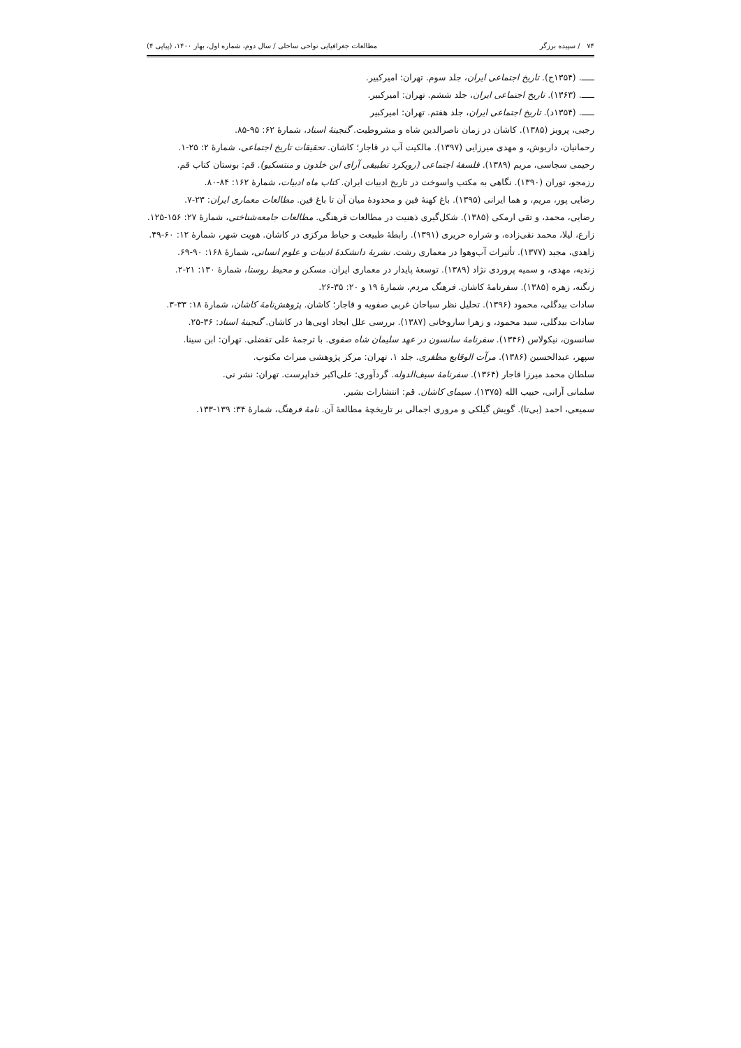۷۴ / سپیده برزگر مطالعات جغرافیایی نواحی ساحلی / سال دوم، شماره اول، بهار ۱۴۰۰، (پیاپی ۴)
ـــــ. (۱۳۵۴ج). تاریخ اجتماعی ایران، جلد سوم. تهران: امیرکبیر.
ـــــ. (۱۳۶۳). تاریخ اجتماعی ایران، جلد ششم. تهران: امیرکبیر.
ـــــ. (۱۳۵۴د). تاریخ اجتماعی ایران، جلد هفتم. تهران: امیرکبیر
رجبی، پرویز (۱۳۸۵). کاشان در زمان ناصرالدین شاه و مشروطیت. گنجینهٔ اسناد، شمارهٔ ۶۲: ۹۵-۸۵.
رحمانیان، داریوش، و مهدی میرزایی (۱۳۹۷). مالکیت آب در قاجار؛ کاشان. تحقیقات تاریخ اجتماعی، شمارهٔ ۲: ۲۵-۱.
رحیمی سجاسی، مریم (۱۳۸۹). فلسفهٔ اجتماعی (رویکرد تطبیقی آرای ابن خلدون و منتسکیو). قم: بوستان کتاب قم.
رزمجو، توران (۱۳۹۰). نگاهی به مکتب واسوخت در تاریخ ادبیات ایران. کتاب ماه ادبیات، شمارهٔ ۱۶۲: ۸۴-۸۰.
رضایی پور، مریم، و هما ایرانی (۱۳۹۵). باغ کهنهٔ فین و محدودهٔ میان آن تا باغ فین. مطالعات معماری ایران: ۲۳-۷.
رضایی، محمد، و تقی ارمکی (۱۳۸۵). شکل‌گیری ذهنیت در مطالعات فرهنگی. مطالعات جامعه‌شناختی، شمارهٔ ۲۷: ۱۵۶-۱۲۵.
زارع، لیلا، محمد نقی‌زاده، و شراره حریری (۱۳۹۱). رابطهٔ طبیعت و حیاط مرکزی در کاشان. هویت شهر، شمارهٔ ۱۲: ۶۰-۴۹.
زاهدی، مجید (۱۳۷۷). تأثیرات آب‌وهوا در معماری رشت. نشریهٔ دانشکدهٔ ادبیات و علوم انسانی، شمارهٔ ۱۶۸: ۹۰-۶۹.
زندیه، مهدی، و سمیه پروردی نژاد (۱۳۸۹). توسعهٔ پایدار در معماری ایران. مسکن و محیط روستا، شمارهٔ ۱۳۰: ۲۱-۲.
زنگنه، زهره (۱۳۸۵). سفرنامهٔ کاشان. فرهنگ مردم، شمارهٔ ۱۹ و ۲۰: ۳۵-۲۶.
سادات بیدگلی، محمود (۱۳۹۶). تحلیل نظر سیاحان غربی صفویه و قاجار؛ کاشان. پژوهش‌نامهٔ کاشان، شمارهٔ ۱۸: ۳۳-۳.
سادات بیدگلی، سید محمود، و زهرا ساروخانی (۱۳۸۷). بررسی علل ایجاد اویی‌ها در کاشان. گنجینهٔ اسناد: ۳۶-۲۵.
سانسون، نیکولاس (۱۳۴۶). سفرنامهٔ سانسون در عهد سلیمان شاه صفوی. با ترجمهٔ علی تفضلی. تهران: ابن سینا.
سپهر، عبدالحسین (۱۳۸۶). مرآت الوقایع مظفری. جلد ۱. تهران: مرکز پژوهشی میراث مکتوب.
سلطان محمد میرزا قاجار (۱۳۶۴). سفرنامهٔ سیف‌الدوله. گردآوری: علی‌اکبر خداپرست. تهران: نشر نی.
سلمانی آرانی، حبیب الله (۱۳۷۵). سیمای کاشان. قم: انتشارات بشیر.
سمیعی، احمد (بی‌تا). گویش گیلکی و مروری اجمالی بر تاریخچهٔ مطالعهٔ آن. نامهٔ فرهنگ، شمارهٔ ۳۴: ۱۳۹-۱۳۳.